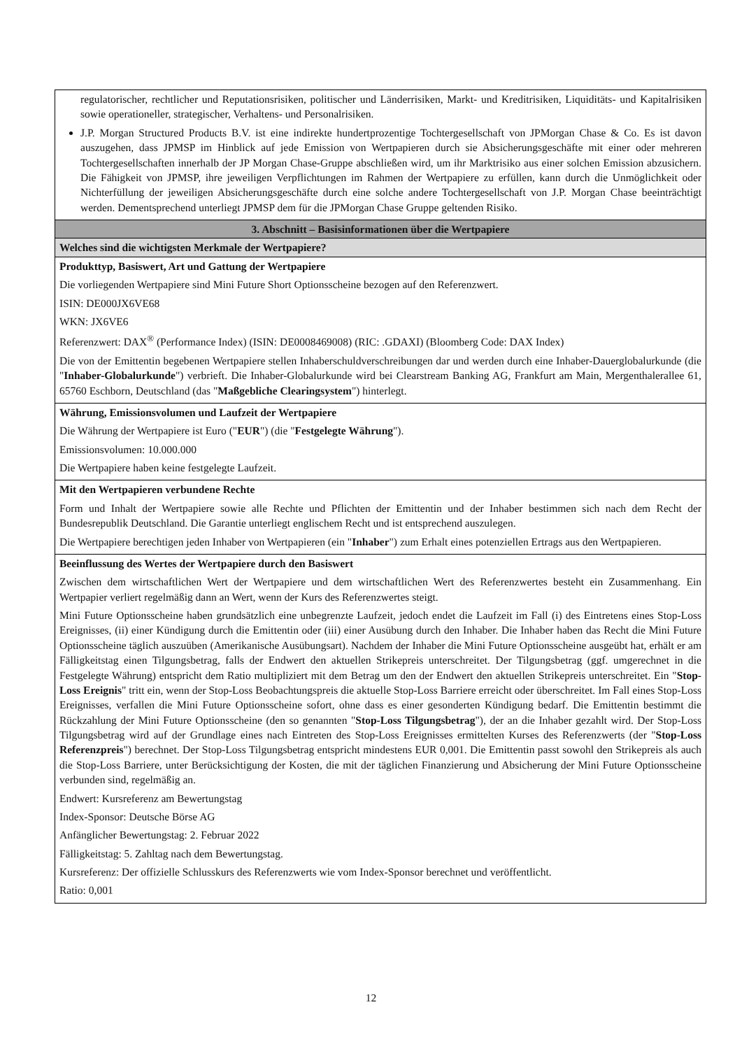| regulatorischer, rechtlicher und Reputationsrisiken, politischer und Länderrisiken, Markt- und Kreditrisiken, Liquiditäts- und Kapitalrisiken sowie operationeller, strategischer, Verhaltens- und Personalrisiken. J.P. Morgan Structured Products B.V. ist eine indirekte hundertprozentige Tochtergesellschaft von JPMorgan Chase & Co. Es ist davon auszugehen, dass JPMSP im Hinblick auf jede Emission von Wertpapieren durch sie Absicherungsgeschäfte mit einer oder mehreren Tochtergesellschaften innerhalb der JP Morgan Chase-Gruppe abschließen wird, um ihr Marktrisiko aus einer solchen Emission abzusichern. Die Fähigkeit von JPMSP, ihre jeweiligen Verpflichtungen im Rahmen der Wertpapiere zu erfüllen, kann durch die Unmöglichkeit oder Nichterfüllung der jeweiligen Absicherungsgeschäfte durch eine solche andere Tochtergesellschaft von J.P. Morgan Chase beeinträchtigt werden. Dementsprechend unterliegt JPMSP dem für die JPMorgan Chase Gruppe geltenden Risiko. |
| 3. Abschnitt – Basisinformationen über die Wertpapiere |
| Welches sind die wichtigsten Merkmale der Wertpapiere? |
| Produkttyp, Basiswert, Art und Gattung der Wertpapiere Die vorliegenden Wertpapiere sind Mini Future Short Optionsscheine bezogen auf den Referenzwert. ISIN: DE000JX6VE68 WKN: JX6VE6 Referenzwert: DAX<sup>®</sup> (Performance Index) (ISIN: DE0008469008) (RIC: .GDAXI) (Bloomberg Code: DAX Index) Die von der Emittentin begebenen Wertpapiere stellen Inhaberschuldverschreibungen dar und werden durch eine Inhaber-Dauerglobalurkunde (die " Inhaber-Globalurkunde ") verbrieft. Die Inhaber-Globalurkunde wird bei Clearstream Banking AG, Frankfurt am Main, Mergenthalerallee 61, 65760 Eschborn, Deutschland (das " Maßgebliche Clearingsystem ") hinterlegt. |
| Währung, Emissionsvolumen und Laufzeit der Wertpapiere Die Währung der Wertpapiere ist Euro (" EUR ") (die " Festgelegte Währung "). Emissionsvolumen: 10.000.000 Die Wertpapiere haben keine festgelegte Laufzeit. |
| Mit den Wertpapieren verbundene Rechte Form und Inhalt der Wertpapiere sowie alle Rechte und Pflichten der Emittentin und der Inhaber bestimmen sich nach dem Recht der Bundesrepublik Deutschland. Die Garantie unterliegt englischem Recht und ist entsprechend auszulegen. Die Wertpapiere berechtigen jeden Inhaber von Wertpapieren (ein " Inhaber ") zum Erhalt eines potenziellen Ertrags aus den Wertpapieren. |
| Beeinflussung des Wertes der Wertpapiere durch den Basiswert Zwischen dem wirtschaftlichen Wert der Wertpapiere und dem wirtschaftlichen Wert des Referenzwertes besteht ein Zusammenhang. Ein Wertpapier verliert regelmäßig dann an Wert, wenn der Kurs des Referenzwertes steigt. Mini Future Optionsscheine haben grundsätzlich eine unbegrenzte Laufzeit, jedoch endet die Laufzeit im Fall (i) des Eintretens eines Stop-Loss Ereignisses, (ii) einer Kündigung durch die Emittentin oder (iii) einer Ausübung durch den Inhaber. Die Inhaber haben das Recht die Mini Future Optionsscheine täglich auszuüben (Amerikanische Ausübungsart). Nachdem der Inhaber die Mini Future Optionsscheine ausgeübt hat, erhält er am Fälligkeitstag einen Tilgungsbetrag, falls der Endwert den aktuellen Strikepreis unterschreitet. Der Tilgungsbetrag (ggf. umgerechnet in die Festgelegte Währung) entspricht dem Ratio multipliziert mit dem Betrag um den der Endwert den aktuellen Strikepreis unterschreitet. Ein " Stop-Loss Ereignis " tritt ein, wenn der Stop-Loss Beobachtungspreis die aktuelle Stop-Loss Barriere erreicht oder überschreitet. Im Fall eines Stop-Loss Ereignisses, verfallen die Mini Future Optionsscheine sofort, ohne dass es einer gesonderten Kündigung bedarf. Die Emittentin bestimmt die Rückzahlung der Mini Future Optionsscheine (den so genannten " Stop-Loss Tilgungsbetrag "), der an die Inhaber gezahlt wird. Der Stop-Loss Tilgungsbetrag wird auf der Grundlage eines nach Eintreten des Stop-Loss Ereignisses ermittelten Kurses des Referenzwerts (der " Stop-Loss Referenzpreis ") berechnet. Der Stop-Loss Tilgungsbetrag entspricht mindestens EUR 0,001. Die Emittentin passt sowohl den Strikepreis als auch die Stop-Loss Barriere, unter Berücksichtigung der Kosten, die mit der täglichen Finanzierung und Absicherung der Mini Future Optionsscheine verbunden sind, regelmäßig an. Endwert: Kursreferenz am Bewertungstag Index-Sponsor: Deutsche Börse AG Anfänglicher Bewertungstag: 2. Februar 2022 Fälligkeitstag: 5. Zahltag nach dem Bewertungstag. Kursreferenz: Der offizielle Schlusskurs des Referenzwerts wie vom Index-Sponsor berechnet und veröffentlicht. Ratio: 0,001 |
12